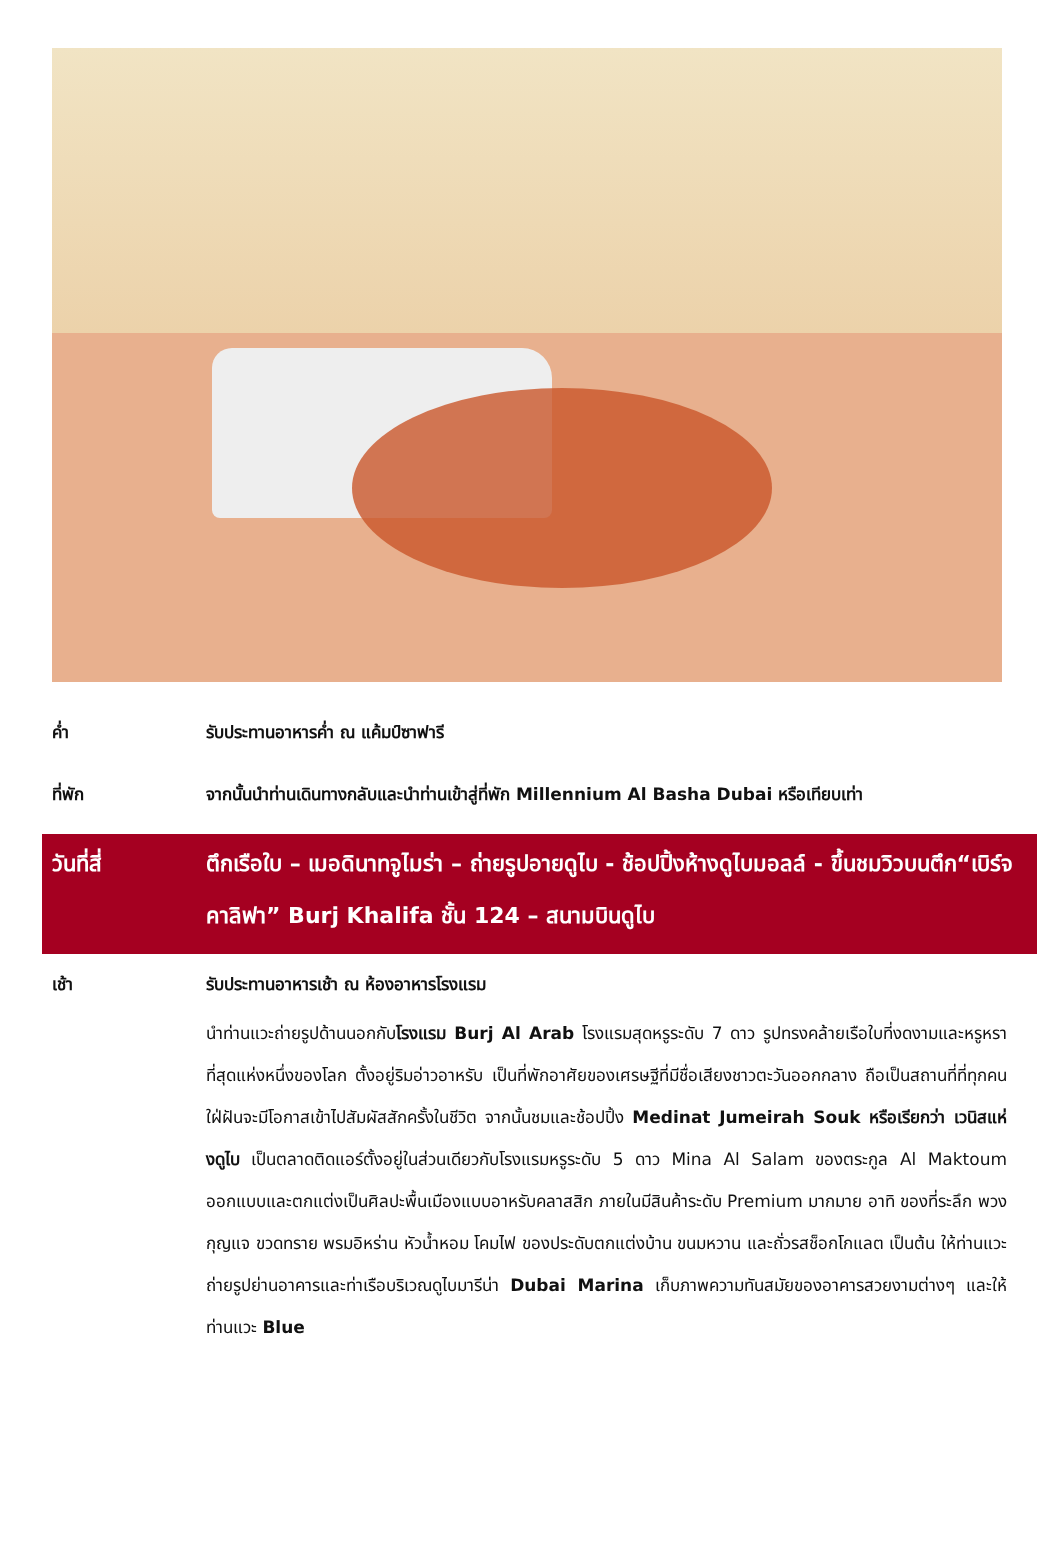ค่ำ รับประทานอาหารค่ำ ณ แค้มป์ซาฟารี
ที่พัก จากนั้นนำท่านเดินทางกลับและนำท่านเข้าสู่ที่พัก Millennium Al Basha Dubai หรือเทียบเท่า
วันที่สี่ ตึกเรือใบ – เมอดินาทจูไมร่า – ถ่ายรูปอายดูไบ - ช้อปปิ้งห้างดูไบมอลล์ - ขึ้นชมวิวบนตึก“เบิร์จคาลิฟา” Burj Khalifa ชั้น 124 – สนามบินดูไบ
เช้า รับประทานอาหารเช้า ณ ห้องอาหารโรงแรม
นำท่านแวะถ่ายรูปด้านนอกกับโรงแรม Burj Al Arab โรงแรมสุดหรูระดับ 7 ดาว รูปทรงคล้ายเรือใบที่งดงามและหรูหราที่สุดแห่งหนึ่งของโลก ตั้งอยู่ริมอ่าวอาหรับ เป็นที่พักอาศัยของเศรษฐีที่มีชื่อเสียงชาวตะวันออกกลาง ถือเป็นสถานที่ที่ทุกคนใฝ่ฝันจะมีโอกาสเข้าไปสัมผัสสักครั้งในชีวิต จากนั้นชมและช้อปปิ้ง Medinat Jumeirah Souk หรือเรียกว่า เวนิสแห่งดูไบ เป็นตลาดติดแอร์ตั้งอยู่ในส่วนเดียวกับโรงแรมหรูระดับ 5 ดาว Mina Al Salam ของตระกูล Al Maktoum ออกแบบและตกแต่งเป็นศิลปะพื้นเมืองแบบอาหรับคลาสสิก ภายในมีสินค้าระดับ Premium มากมาย อาทิ ของที่ระลึก พวงกุญแจ ขวดทราย พรมอิหร่าน หัวน้ำหอม โคมไฟ ของประดับตกแต่งบ้าน ขนมหวาน และถั่วรสช็อกโกแลต เป็นต้น ให้ท่านแวะถ่ายรูปย่านอาคารและท่าเรือบริเวณดูไบมารีน่า Dubai Marina เก็บภาพความทันสมัยของอาคารสวยงามต่างๆ และให้ท่านแวะ Blue